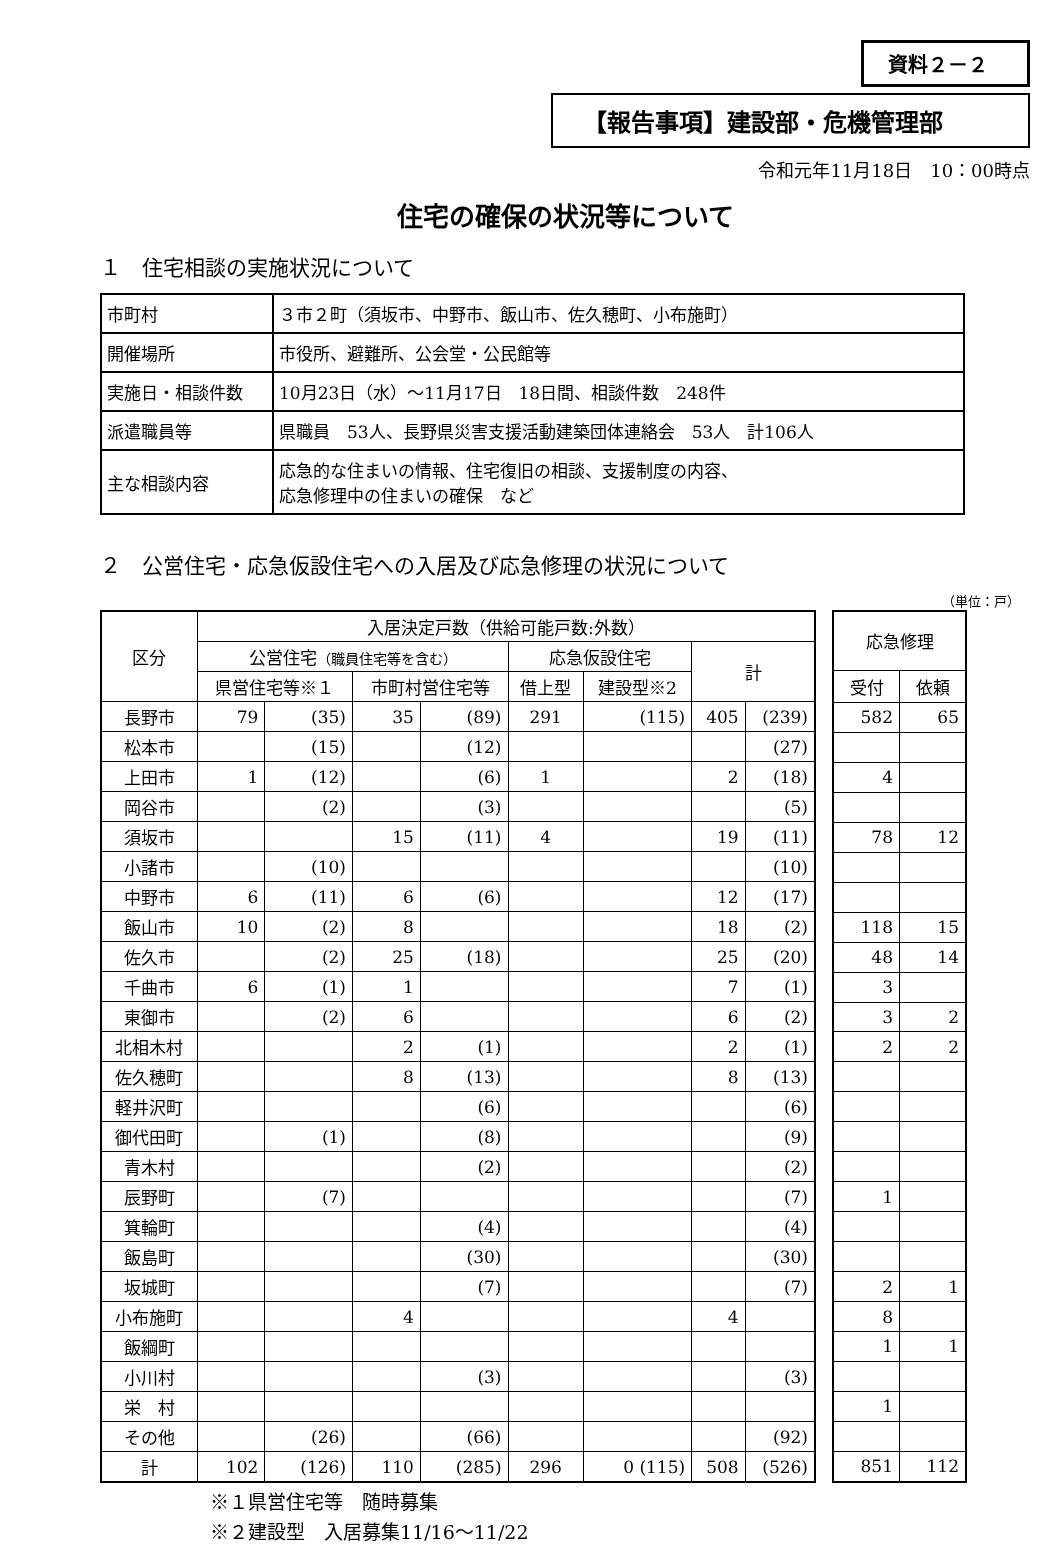資料２－２
【報告事項】建設部・危機管理部
令和元年11月18日　10：00時点
住宅の確保の状況等について
１　住宅相談の実施状況について
| 市町村 | ３市２町（須坂市、中野市、飯山市、佐久穂町、小布施町） |
| 開催場所 | 市役所、避難所、公会堂・公民館等 |
| 実施日・相談件数 | 10月23日（水）～11月17日 18日間、相談件数 248件 |
| 派遣職員等 | 県職員 53人、長野県災害支援活動建築団体連絡会 53人 計106人 |
| 主な相談内容 | 応急的な住まいの情報、住宅復旧の相談、支援制度の内容、 応急修理中の住まいの確保 など |
２　公営住宅・応急仮設住宅への入居及び応急修理の状況について
（単位：戸）
| 区分 | 入居決定戸数（供給可能戸数:外数） | | | | | | | | |
| --- | --- | --- | --- | --- | --- | --- | --- | --- | --- |
| | 公営住宅 （職員住宅等を含む） | | | | 応急仮設住宅 | | 計 | | |
| | 県営住宅等※１ | | 市町村営住宅等 | | 借上型 | | | | 建設型※2 |
| 長野市 | 79 | (35) | 35 | (89) | 291 | (115) | 405 | (239) | |
| 松本市 | | (15) | | (12) | | | | (27) | |
| 上田市 | 1 | (12) | | (6) | 1 | | 2 | (18) | |
| 岡谷市 | | (2) | | (3) | | | | (5) | |
| 須坂市 | | | 15 | (11) | 4 | | 19 | (11) | |
| 小諸市 | | (10) | | | | | | (10) | |
| 中野市 | 6 | (11) | 6 | (6) | | | 12 | (17) | |
| 飯山市 | 10 | (2) | 8 | | | | 18 | (2) | |
| 佐久市 | | (2) | 25 | (18) | | | 25 | (20) | |
| 千曲市 | 6 | (1) | 1 | | | | 7 | (1) | |
| 東御市 | | (2) | 6 | | | | 6 | (2) | |
| 北相木村 | | | 2 | (1) | | | 2 | (1) | |
| 佐久穂町 | | | 8 | (13) | | | 8 | (13) | |
| 軽井沢町 | | | | (6) | | | | (6) | |
| 御代田町 | | (1) | | (8) | | | | (9) | |
| 青木村 | | | | (2) | | | | (2) | |
| 辰野町 | | (7) | | | | | | (7) | |
| 箕輪町 | | | | (4) | | | | (4) | |
| 飯島町 | | | | (30) | | | | (30) | |
| 坂城町 | | | | (7) | | | | (7) | |
| 小布施町 | | | 4 | | | | 4 | | |
| 飯綱町 | | | | | | | | | |
| 小川村 | | | | (3) | | | | (3) | |
| 栄 村 | | | | | | | | | |
| その他 | | (26) | | (66) | | | | (92) | |
| 計 | 102 | (126) | 110 | (285) | 296 | 0 (115) | 508 | (526) | |
| 応急修理 | |
| --- | --- |
| 受付 | 依頼 |
| 582 | 65 |
| 4 | |
| 78 | 12 |
| 118 | 15 |
| 48 | 14 |
| 3 | |
| 3 | 2 |
| 2 | 2 |
| 1 | |
| 2 | 1 |
| 8 | |
| 1 | 1 |
| 1 | |
| 851 | 112 |
※１県営住宅等　随時募集
※２建設型　入居募集11/16～11/22